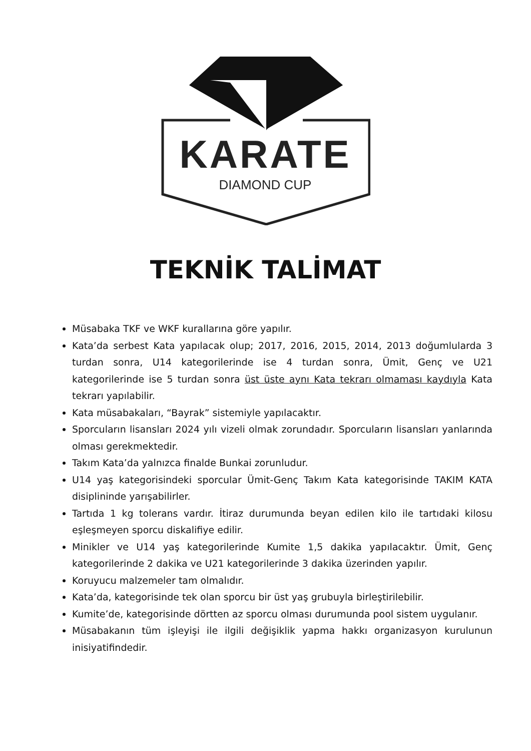KARATE
DIAMOND CUP
TEKNİK TALİMAT
Müsabaka TKF ve WKF kurallarına göre yapılır.
Kata’da serbest Kata yapılacak olup; 2017, 2016, 2015, 2014, 2013 doğumlularda 3 turdan sonra, U14 kategorilerinde ise 4 turdan sonra, Ümit, Genç ve U21 kategorilerinde ise 5 turdan sonra üst üste aynı Kata tekrarı olmaması kaydıyla Kata tekrarı yapılabilir.
Kata müsabakaları, “Bayrak” sistemiyle yapılacaktır.
Sporcuların lisansları 2024 yılı vizeli olmak zorundadır. Sporcuların lisansları yanlarında olması gerekmektedir.
Takım Kata’da yalnızca finalde Bunkai zorunludur.
U14 yaş kategorisindeki sporcular Ümit-Genç Takım Kata kategorisinde TAKIM KATA disiplininde yarışabilirler.
Tartıda 1 kg tolerans vardır. İtiraz durumunda beyan edilen kilo ile tartıdaki kilosu eşleşmeyen sporcu diskalifiye edilir.
Minikler ve U14 yaş kategorilerinde Kumite 1,5 dakika yapılacaktır. Ümit, Genç kategorilerinde 2 dakika ve U21 kategorilerinde 3 dakika üzerinden yapılır.
Koruyucu malzemeler tam olmalıdır.
Kata’da, kategorisinde tek olan sporcu bir üst yaş grubuyla birleştirilebilir.
Kumite’de, kategorisinde dörtten az sporcu olması durumunda pool sistem uygulanır.
Müsabakanın tüm işleyişi ile ilgili değişiklik yapma hakkı organizasyon kurulunun inisiyatifindedir.